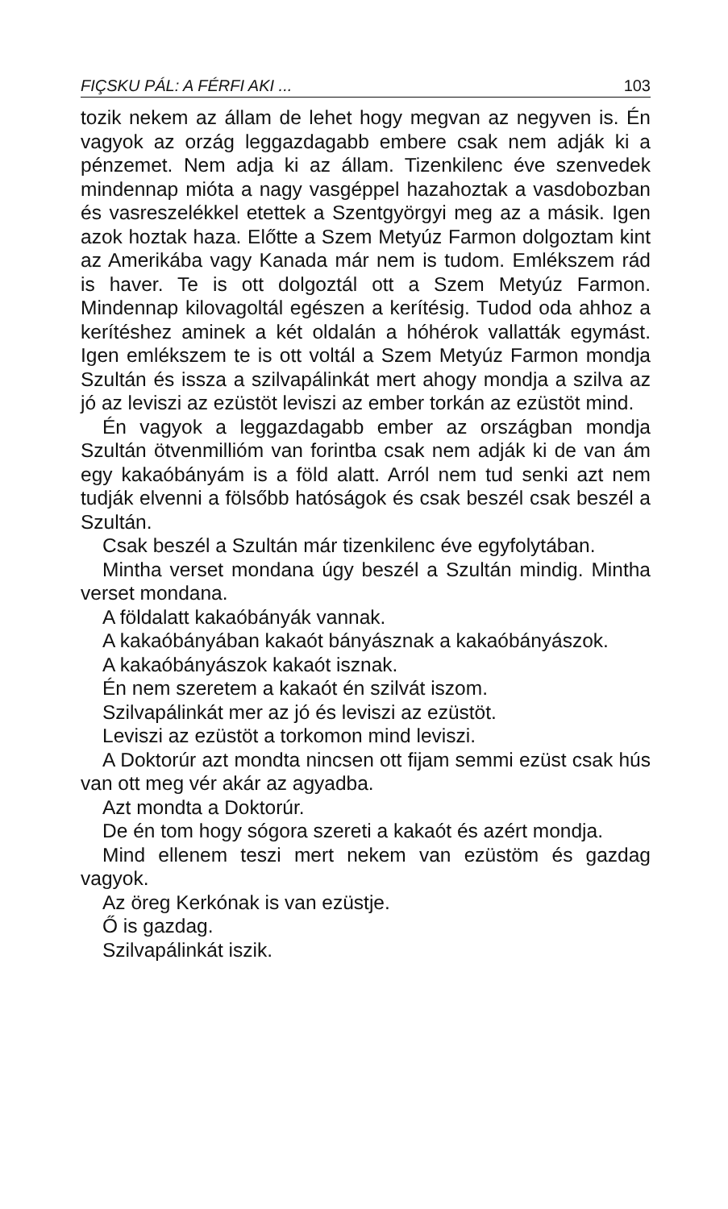FIÇSKU PÁL: A FÉRFI AKI ... 103
tozik nekem az állam de lehet hogy megvan az negyven is. Én vagyok az orzág leggazdagabb embere csak nem adják ki a pénzemet. Nem adja ki az állam. Tizenkilenc éve szenvedek mindennap mióta a nagy vasgéppel hazahoztak a vasdobozban és vasreszelékkel etettek a Szentgyörgyi meg az a másik. Igen azok hoztak haza. Előtte a Szem Metyúz Farmon dolgoztam kint az Amerikába vagy Kanada már nem is tudom. Emlékszem rád is haver. Te is ott dolgoztál ott a Szem Metyúz Farmon. Mindennap kilovagoltál egészen a kerítésig. Tudod oda ahhoz a kerítéshez aminek a két oldalán a hóhérok vallatták egymást. Igen emlékszem te is ott voltál a Szem Metyúz Farmon mondja Szultán és issza a szilvapálinkát mert ahogy mondja a szilva az jó az leviszi az ezüstöt leviszi az ember torkán az ezüstöt mind.
Én vagyok a leggazdagabb ember az országban mondja Szultán ötvenmillióm van forintba csak nem adják ki de van ám egy kakaóbányám is a föld alatt. Arról nem tud senki azt nem tudják elvenni a fölsőbb hatóságok és csak beszél csak beszél a Szultán.
Csak beszél a Szultán már tizenkilenc éve egyfolytában.
Mintha verset mondana úgy beszél a Szultán mindig. Mintha verset mondana.
A földalatt kakaóbányák vannak.
A kakaóbányában kakaót bányásznak a kakaóbányászok.
A kakaóbányászok kakaót isznak.
Én nem szeretem a kakaót én szilvát iszom.
Szilvapálinkát mer az jó és leviszi az ezüstöt.
Leviszi az ezüstöt a torkomon mind leviszi.
A Doktorúr azt mondta nincsen ott fijam semmi ezüst csak hús van ott meg vér akár az agyadba.
Azt mondta a Doktorúr.
De én tom hogy sógora szereti a kakaót és azért mondja.
Mind ellenem teszi mert nekem van ezüstöm és gazdag vagyok.
Az öreg Kerkónak is van ezüstje.
Ő is gazdag.
Szilvapálinkát iszik.